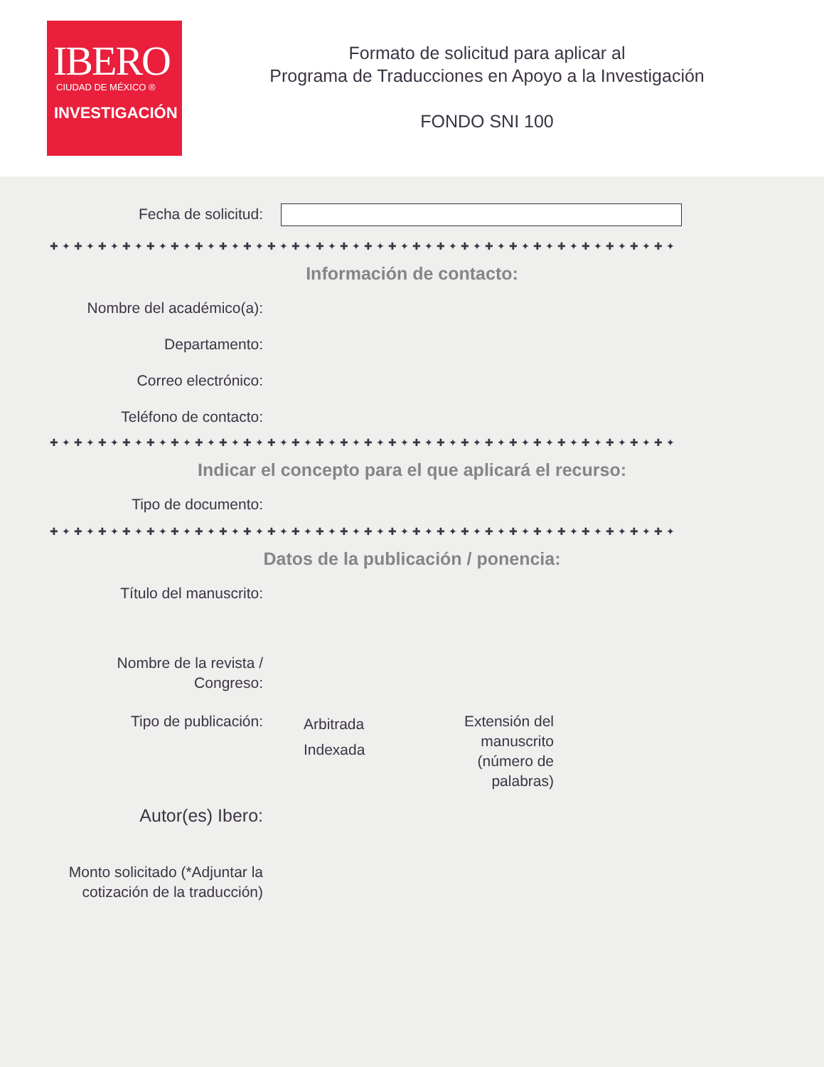IBERO
CIUDAD DE MÉXICO ®
INVESTIGACIÓN
Formato de solicitud para aplicar al
Programa de Traducciones en Apoyo a la Investigación
FONDO SNI 100
Fecha de solicitud:
✚✦✚✦✚✦✚✦✚✦✚✦✚✦✚✦✚✦✚✦✚✦✚✦✚✦✚✦✚✦✚✦✚✦✚✦✚✦✚✦✚✦✚✦✚✦✚✦✚✦✚✦
Información de contacto:
Nombre del académico(a):
Departamento:
Correo electrónico:
Teléfono de contacto:
✚✦✚✦✚✦✚✦✚✦✚✦✚✦✚✦✚✦✚✦✚✦✚✦✚✦✚✦✚✦✚✦✚✦✚✦✚✦✚✦✚✦✚✦✚✦✚✦✚✦✚✦
Indicar el concepto para el que aplicará el recurso:
Tipo de documento:
✚✦✚✦✚✦✚✦✚✦✚✦✚✦✚✦✚✦✚✦✚✦✚✦✚✦✚✦✚✦✚✦✚✦✚✦✚✦✚✦✚✦✚✦✚✦✚✦✚✦✚✦
Datos de la publicación / ponencia:
Título del manuscrito:
Nombre de la revista /
Congreso:
Tipo de publicación:
Arbitrada
Indexada
Extensión del manuscrito (número de palabras)
Autor(es) Ibero:
Monto solicitado (*Adjuntar la cotización de la traducción)